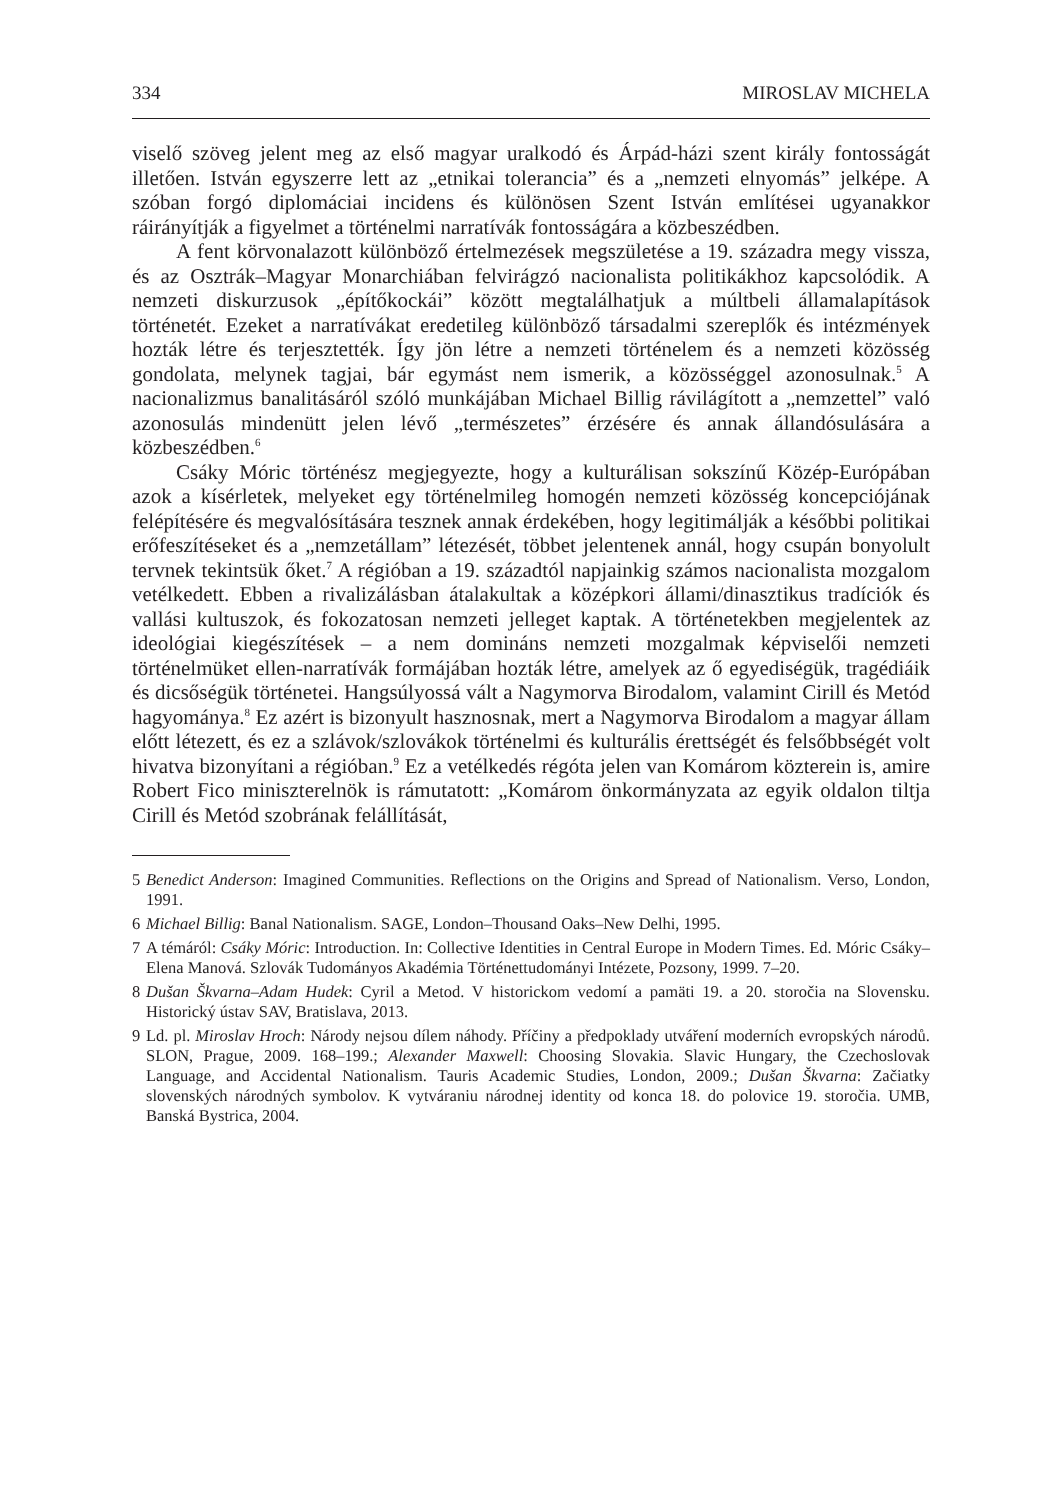334 MIROSLAV MICHELA
viselő szöveg jelent meg az első magyar uralkodó és Árpád-házi szent király fontosságát illetően. István egyszerre lett az „etnikai tolerancia” és a „nemzeti elnyomás” jelképe. A szóban forgó diplomáciai incidens és különösen Szent István említései ugyanakkor ráirányítják a figyelmet a történelmi narratívák fontosságára a közbeszédben.
A fent körvonalazott különböző értelmezések megszületése a 19. századra megy vissza, és az Osztrák–Magyar Monarchiában felvirágzó nacionalista politikákhoz kapcsolódik. A nemzeti diskurzusok „építőkockái” között megtalálhatjuk a múltbeli államalapítások történetét. Ezeket a narratívákat eredetileg különböző társadalmi szereplők és intézmények hozták létre és terjesztették. Így jön létre a nemzeti történelem és a nemzeti közösség gondolata, melynek tagjai, bár egymást nem ismerik, a közösséggel azonosulnak.<sup>5</sup> A nacionalizmus banalitásáról szóló munkájában Michael Billig rávilágított a „nemzettel” való azonosulás mindenütt jelen lévő „természetes” érzésére és annak állandósulására a közbeszédben.<sup>6</sup>
Csáky Móric történész megjegyezte, hogy a kulturálisan sokszínű Közép-Európában azok a kísérletek, melyeket egy történelmileg homogén nemzeti közösség koncepciójának felépítésére és megvalósítására tesznek annak érdekében, hogy legitimálják a későbbi politikai erőfeszítéseket és a „nemzetállam” létezését, többet jelentenek annál, hogy csupán bonyolult tervnek tekintsük őket.<sup>7</sup> A régióban a 19. századtól napjainkig számos nacionalista mozgalom vetélkedett. Ebben a rivalizálásban átalakultak a középkori állami/dinasztikus tradíciók és vallási kultuszok, és fokozatosan nemzeti jelleget kaptak. A történetekben megjelentek az ideológiai kiegészítések – a nem domináns nemzeti mozgalmak képviselői nemzeti történelmüket ellen-narratívák formájában hozták létre, amelyek az ő egyediségük, tragédiáik és dicsőségük történetei. Hangsúlyossá vált a Nagymorva Birodalom, valamint Cirill és Metód hagyománya.<sup>8</sup> Ez azért is bizonyult hasznosnak, mert a Nagymorva Birodalom a magyar állam előtt létezett, és ez a szlávok/szlovákok történelmi és kulturális érettségét és felsőbbségét volt hivatva bizonyítani a régióban.<sup>9</sup> Ez a vetélkedés régóta jelen van Komárom közterein is, amire Robert Fico miniszterelnök is rámutatott: „Komárom önkormányzata az egyik oldalon tiltja Cirill és Metód szobrának felállítását,
5 Benedict Anderson: Imagined Communities. Reflections on the Origins and Spread of Nationalism. Verso, London, 1991.
6 Michael Billig: Banal Nationalism. SAGE, London–Thousand Oaks–New Delhi, 1995.
7 A témáról: Csáky Móric: Introduction. In: Collective Identities in Central Europe in Modern Times. Ed. Móric Csáky–Elena Manová. Szlovák Tudományos Akadémia Történettudományi Intézete, Pozsony, 1999. 7–20.
8 Dušan Škvarna–Adam Hudek: Cyril a Metod. V historickom vedomí a pamäti 19. a 20. storočia na Slovensku. Historický ústav SAV, Bratislava, 2013.
9 Ld. pl. Miroslav Hroch: Národy nejsou dílem náhody. Příčiny a předpoklady utváření moderních evropských národů. SLON, Prague, 2009. 168–199.; Alexander Maxwell: Choosing Slovakia. Slavic Hungary, the Czechoslovak Language, and Accidental Nationalism. Tauris Academic Studies, London, 2009.; Dušan Škvarna: Začiatky slovenských národných symbolov. K vytváraniu národnej identity od konca 18. do polovice 19. storočia. UMB, Banská Bystrica, 2004.